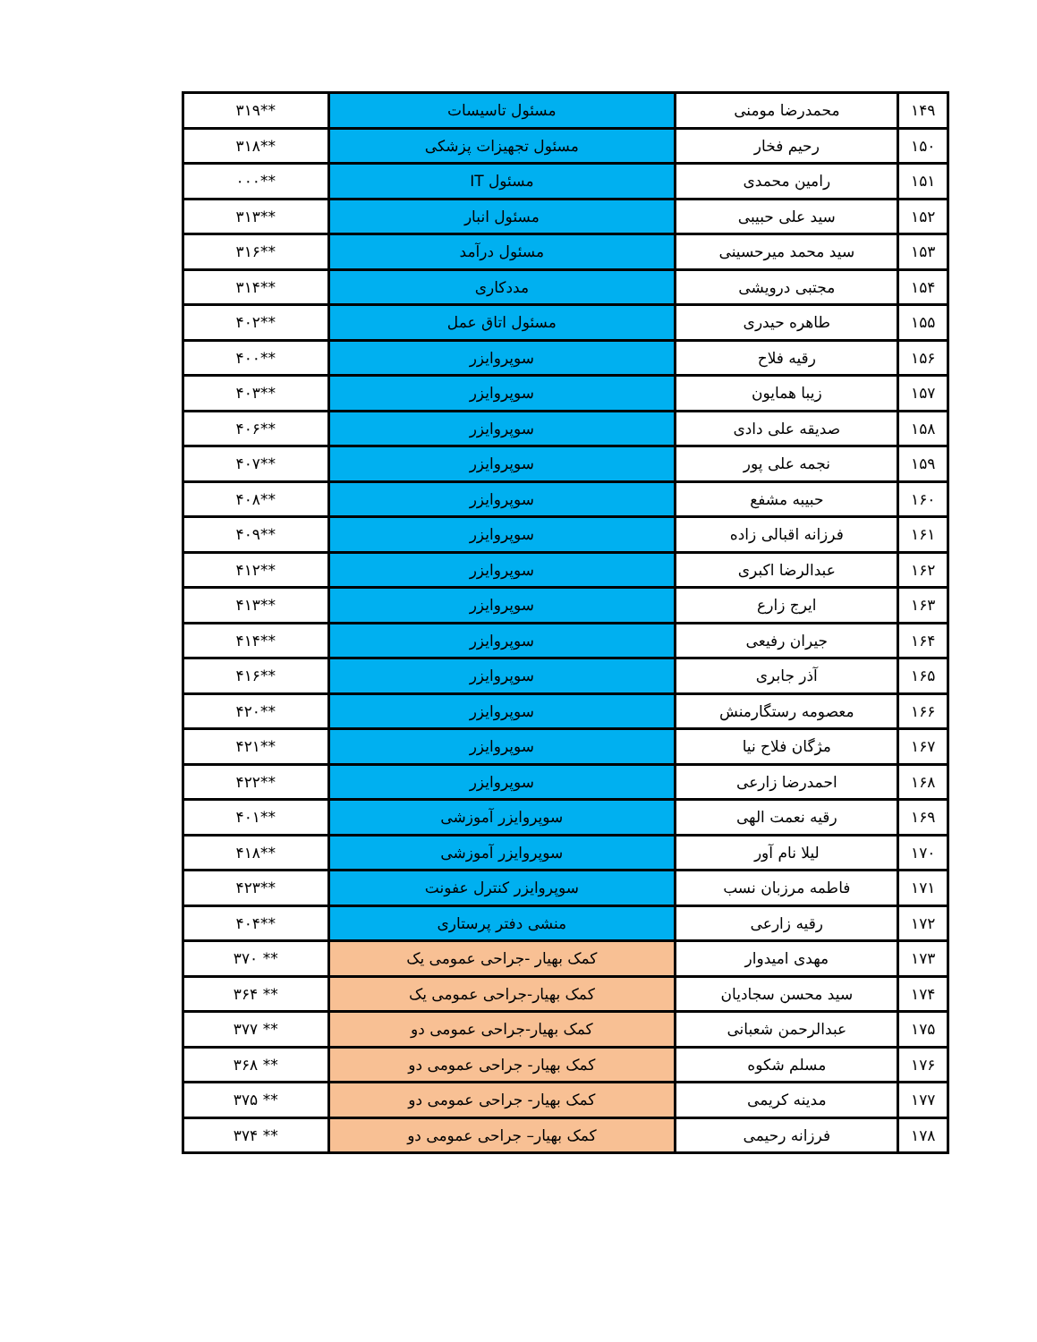| ۱۴۹ | محمدرضا مومنی | مسئول تاسیسات | **۳۱۹ |
| ۱۵۰ | رحیم فخار | مسئول تجهیزات پزشکی | **۳۱۸ |
| ۱۵۱ | رامین محمدی | مسئول IT | **۰۰۰ |
| ۱۵۲ | سید علی حبیبی | مسئول انبار | **۳۱۳ |
| ۱۵۳ | سید محمد میرحسینی | مسئول درآمد | **۳۱۶ |
| ۱۵۴ | مجتبی درویشی | مددکاری | **۳۱۴ |
| ۱۵۵ | طاهره حیدری | مسئول اتاق عمل | **۴۰۲ |
| ۱۵۶ | رقیه فلاح | سوپروایزر | **۴۰۰ |
| ۱۵۷ | زیبا همایون | سوپروایزر | **۴۰۳ |
| ۱۵۸ | صدیقه علی دادی | سوپروایزر | **۴۰۶ |
| ۱۵۹ | نجمه علی پور | سوپروایزر | **۴۰۷ |
| ۱۶۰ | حبیبه مشفع | سوپروایزر | **۴۰۸ |
| ۱۶۱ | فرزانه اقبالی زاده | سوپروایزر | **۴۰۹ |
| ۱۶۲ | عبدالرضا اکبری | سوپروایزر | **۴۱۲ |
| ۱۶۳ | ایرج زارع | سوپروایزر | **۴۱۳ |
| ۱۶۴ | جیران رفیعی | سوپروایزر | **۴۱۴ |
| ۱۶۵ | آذر جابری | سوپروایزر | **۴۱۶ |
| ۱۶۶ | معصومه رستگارمنش | سوپروایزر | **۴۲۰ |
| ۱۶۷ | مژگان فلاح نیا | سوپروایزر | **۴۲۱ |
| ۱۶۸ | احمدرضا زارعی | سوپروایزر | **۴۲۲ |
| ۱۶۹ | رقیه نعمت الهی | سوپروایزر آموزشی | **۴۰۱ |
| ۱۷۰ | لیلا نام آور | سوپروایزر آموزشی | **۴۱۸ |
| ۱۷۱ | فاطمه مرزبان نسب | سوپروایزر کنترل عفونت | **۴۲۳ |
| ۱۷۲ | رقیه زارعی | منشی دفتر پرستاری | **۴۰۴ |
| ۱۷۳ | مهدی امیدوار | کمک بهیار -جراحی عمومی یک | ** ۳۷۰ |
| ۱۷۴ | سید محسن سجادیان | کمک بهیار-جراحی عمومی یک | ** ۳۶۴ |
| ۱۷۵ | عبدالرحمن شعبانی | کمک بهیار-جراحی عمومی دو | ** ۳۷۷ |
| ۱۷۶ | مسلم شکوه | کمک بهیار- جراحی عمومی دو | ** ۳۶۸ |
| ۱۷۷ | مدینه کریمی | کمک بهیار- جراحی عمومی دو | ** ۳۷۵ |
| ۱۷۸ | فرزانه رحیمی | کمک بهیار– جراحی عمومی دو | ** ۳۷۴ |